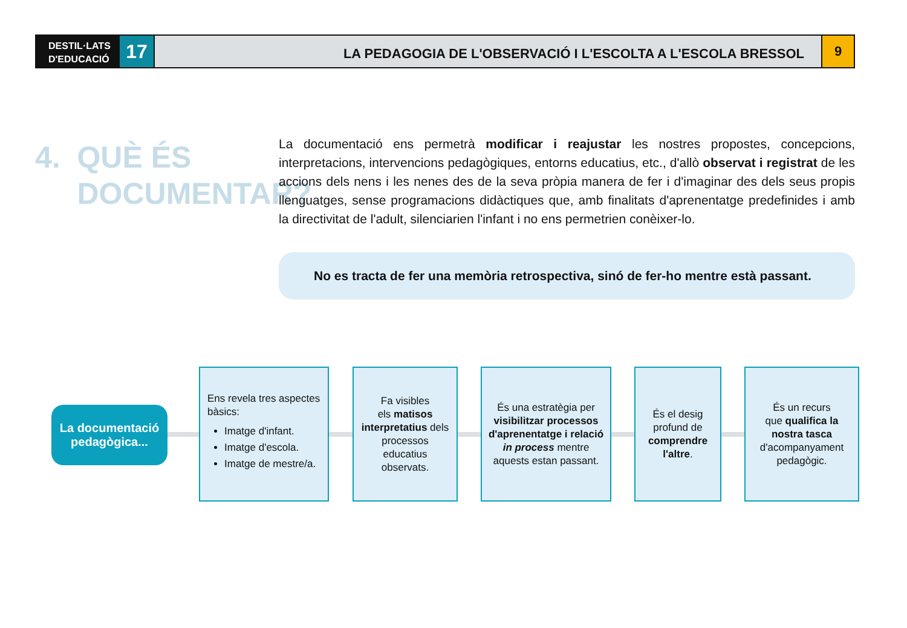DESTIL·LATS D'EDUCACIÓ
17
LA PEDAGOGIA DE L'OBSERVACIÓ I L'ESCOLTA A L'ESCOLA BRESSOL
9
4. QUÈ ÉS
DOCUMENTAR?
La documentació ens permetrà modificar i reajustar les nostres propostes, concepcions, interpretacions, intervencions pedagògiques, entorns educatius, etc., d'allò observat i registrat de les accions dels nens i les nenes des de la seva pròpia manera de fer i d'imaginar des dels seus propis llenguatges, sense programacions didàctiques que, amb finalitats d'aprenentatge predefinides i amb la directivitat de l'adult, silenciarien l'infant i no ens permetrien conèixer-lo.
No es tracta de fer una memòria retrospectiva, sinó de fer-ho mentre està passant.
La documentació
pedagògica...
Ens revela tres aspectes bàsics:
Imatge d'infant.
Imatge d'escola.
Imatge de mestre/a.
Fa visibles
els matisos interpretatius dels processos educatius observats.
És una estratègia per visibilitzar processos d'aprenentatge i relació in process mentre aquests estan passant.
És el desig profund de comprendre l'altre.
És un recurs
que qualifica la nostra tasca d'acompanyament pedagògic.